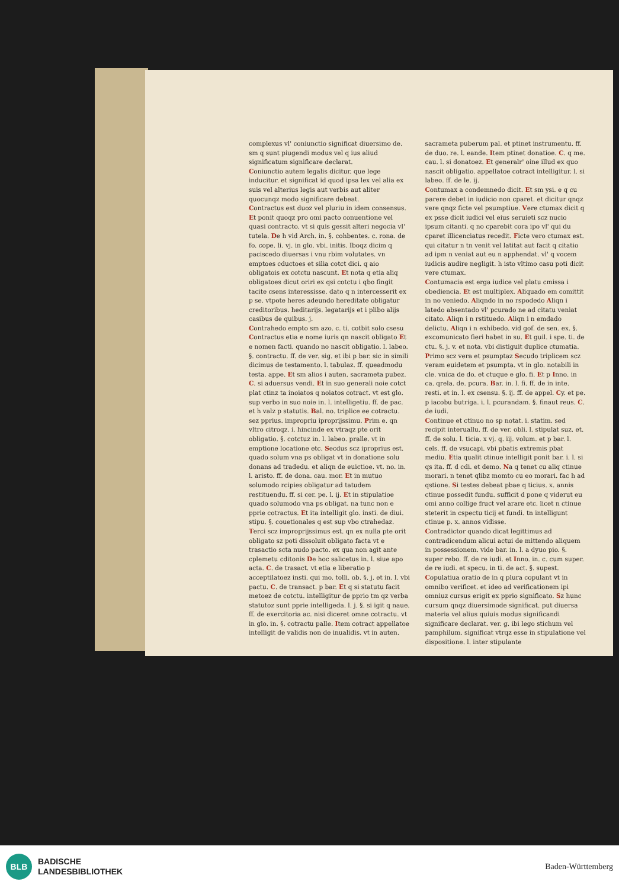complexus vl' coniunctio significat diuersimo de. sm q sunt piugendi modus vel q ius aliud significatum significare declarat.
Coniunctio autem legalis dicitur. que lege inducitur. et significat id quod ipsa lex vel alia ex suis vel alterius legis aut verbis aut aliter quocunqz modo significare debeat.
Contractus est duoz vel pluriu in idem consensus. Et ponit quoqz pro omi pacto conuentione vel quasi contracto. vt si quis gessit alteri negocia vl' tutela. De h vid Arch. in. §. cohbentes. c. rona. de fo. cope. li. vj. in glo. vbi. initis. Iboqz dicim q paciscedo diuersas i vnu rbim volutates. vn emptoes cductoes et silia cotct dici. q aio obligatois ex cotctu nascunt. Et nota q etia aliq obligatoes dicut oriri ex qsi cotctu i qbo fingit tacite csens interessisse. dato q n intercesserit ex p se. vtpote heres adeundo hereditate obligatur creditoribus. heditarijs. legatarijs et i plibo alijs casibus de quibus. j.
Contrahedo empto sm azo. c. ti. cotbit solo csesu
Contractus etia e nome iuris qn nascit obligato Et e nomen facti. quando no nascit obligatio. l. labeo. §. contractu. ff. de ver. sig. et ibi p bar. sic in simili dicimus de testamento. l. tabulaz. ff. queadmodu testa. appe. Et sm alios i auten. sacrameta pubez. C. si aduersus vendi. Et in suo generali noie cotct plat ctinz ta inoiatos q noiatos cotract. vt est glo. sup verbo in suo noie in. l. intelligetiu. ff. de pac. et h valz p statutis. Bal. no. triplice ee cotractu. sez pprius. impropriu iproprijssimu. Prim e. qn vltro citroqz. i. hincinde ex vtraqz pte orit obligatio. §. cotctuz in. l. labeo. pralle. vt in emptione locatione etc. Secdus scz iproprius est. quado solum vna ps obligat vt in donatione solu donans ad tradedu. et aliqn de euictioe. vt. no. in. l. aristo. ff. de dona. cau. mor. Et in mutuo solumodo rcipies obligatur ad tatudem restituendu. ff. si cer. pe. l. ij. Et in stipulatioe quado solumodo vna ps obligat. na tunc non e pprie cotractus. Et ita intelligit glo. insti. de diui. stipu. §. couetionales q est sup vbo ctrahedaz. Terci scz improprijssimus est. qn ex nulla pte orit obligato sz poti dissoluit obligato facta vt e trasactio scta nudo pacto. ex qua non agit ante cplemetu cditonis De hoc salicetus in. l. siue apo acta. C. de trasact. vt etia e liberatio p acceptilatoez insti. qui mo. tolli. ob. §. j. et in. l. vbi pactu. C. de transact. p bar. Et q si statutu facit metoez de cotctu. intelligitur de pprio tm qz verba statutoz sunt pprie intelligeda. l. j. §. si igit q naue. ff. de exercitoria ac. nisi diceret omne cotractu. vt in glo. in. §. cotractu palle. Item cotract appellatoe intelligit de validis non de inualidis. vt in auten.
sacrameta puberum pal. et ptinet instrumentu. ff. de duo. re. l. eande. Item ptinet donatioe. C. q me. cau. l. si donatoez. Et generalr' oine illud ex quo nascit obligatio. appellatoe cotract intelligitur. l. si labeo. ff. de le. ij.
Contumax a condemnedo dicit. Et sm ysi. e q cu parere debet in iudicio non cparet. et dicitur qnqz vere qnqz ficte vel psumptiue. Vere ctumax dicit q ex psse dicit iudici vel eius seruieti scz nucio ipsum citanti. q no cparebit cora ipo vl' qui du cparet illicenciatus recedit. Ficte vero ctumax est. qui citatur n tn venit vel latitat aut facit q citatio ad ipm n veniat aut eu n apphendat. vl' q vocem iudicis audire negligit. h isto vltimo casu poti dicit vere ctumax.
Contumacia est erga iudice vel platu cmissa i obediencia. Et est multiplex. Aliquado em comittit in no veniedo. Aliqndo in no rspodedo Aliqn i latedo absentado vl' pcurado ne ad citatu veniat citato. Aliqn i n rstituedo. Aliqn i n emdado delictu. Aliqn i n exhibedo. vid gof. de sen. ex. §. excomunicato fieri habet in su. Et guil. i spe. ti. de ctu. §. j. v. et nota. vbi distiguit duplice ctumatia. Primo scz vera et psumptaz Secudo triplicem scz veram euidetem et psumpta. vt in glo. notabili in cle. vnica de do. et ctuque e glo. fi. Et p Inno. in ca. qrela. de. pcura. Bar. in. l. fi. ff. de in inte. resti. et in. l. ex csensu. §. ij. ff. de appel. Cy. et pe. p iacobu butriga. i. l. pcurandam. §. finaut reus. C. de iudi.
Continue et ctinuo no sp notat. i. statim. sed recipit interuallu. ff. de ver. obli. l. stipulat suz. et. ff. de solu. l. ticia. x vj. q. iij. volum. et p bar. l. cels. ff. de vsucapi. vbi pbatis extremis pbat mediu. Etia qualit ctinue intelligit ponit bar. i. l. si qs ita. ff. d cdi. et demo. Na q tenet cu aliq ctinue morari. n tenet qlibz momto cu eo morari. fac h ad qstione. Si testes debeat pbae q ticius. x. annis ctinue possedit fundu. sufficit d pone q viderut eu omi anno collige fruct vel arare etc. licet n ctinue steterit in cspectu ticij et fundi. tn intelligunt ctinue p. x. annos vidisse.
Contradictor quando dicat legittimus ad contradicendum alicui actui de mittendo aliquem in possessionem. vide bar. in. l. a dyuo pio. §. super rebo. ff. de re iudi. et Inno. in. c. cum super. de re iudi. et specu. in ti. de act. §. supest.
Copulatiua oratio de in q plura copulant vt in omnibo verificet. et ideo ad verificationem ipi omniuz cursus erigit ex pprio significato. Sz hunc cursum qnqz diuersimode significat. put diuersa materia vel alius quiuis modus significandi significare declarat. ver. g. ibi lego stichum vel pamphilum. significat vtrqz esse in stipulatione vel dispositione. l. inter stipulante
BLB
BADISCHE
LANDESBIBLIOTHEK
Baden-Württemberg